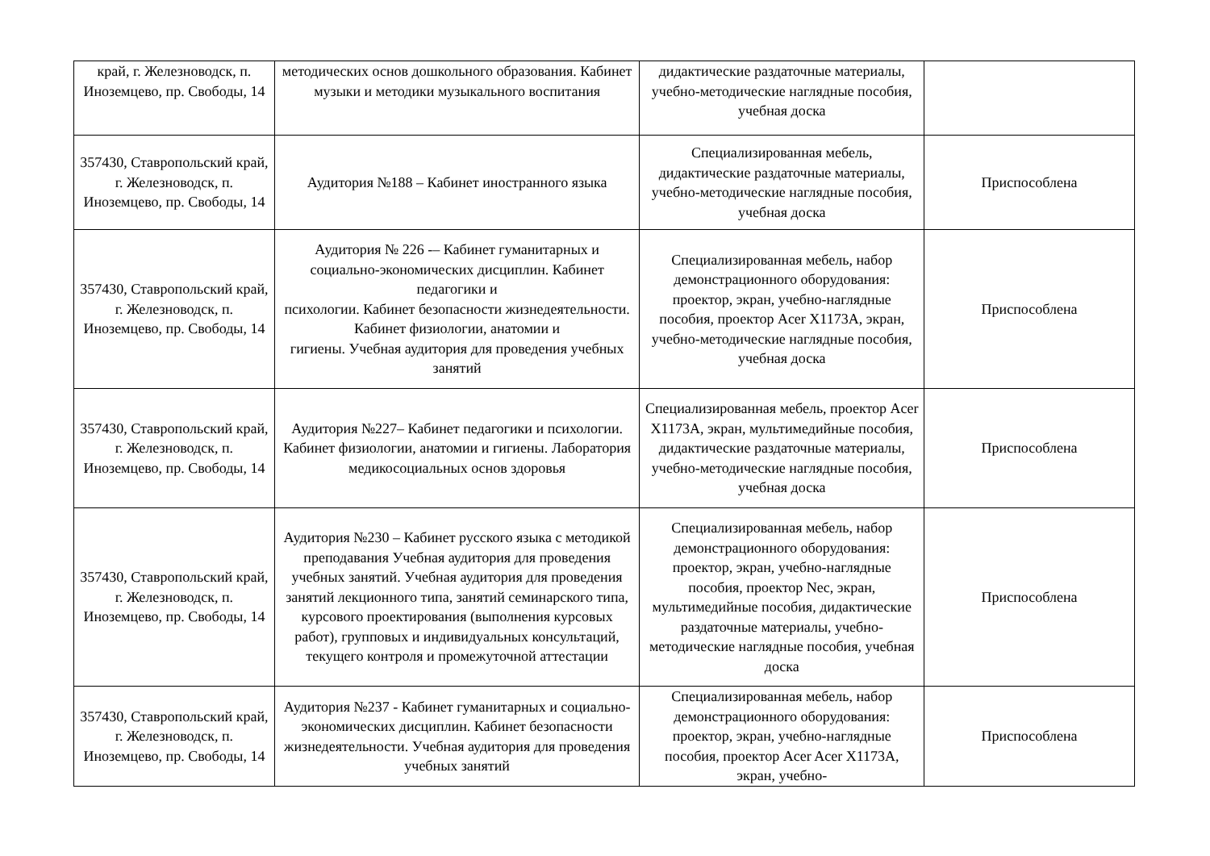| край, г. Железноводск, п. Иноземцево, пр. Свободы, 14 | методических основ дошкольного образования. Кабинет музыки и методики музыкального воспитания | дидактические раздаточные материалы, учебно-методические наглядные пособия, учебная доска | |
| 357430, Ставропольский край, г. Железноводск, п. Иноземцево, пр. Свободы, 14 | Аудитория №188 – Кабинет иностранного языка | Специализированная мебель, дидактические раздаточные материалы, учебно-методические наглядные пособия, учебная доска | Приспособлена |
| 357430, Ставропольский край, г. Железноводск, п. Иноземцево, пр. Свободы, 14 | Аудитория № 226 -– Кабинет гуманитарных и социально-экономических дисциплин. Кабинет педагогики и психологии. Кабинет безопасности жизнедеятельности. Кабинет физиологии, анатомии и гигиены. Учебная аудитория для проведения учебных занятий | Специализированная мебель, набор демонстрационного оборудования: проектор, экран, учебно-наглядные пособия, проектор Acer X1173A, экран, учебно-методические наглядные пособия, учебная доска | Приспособлена |
| 357430, Ставропольский край, г. Железноводск, п. Иноземцево, пр. Свободы, 14 | Аудитория №227– Кабинет педагогики и психологии. Кабинет физиологии, анатомии и гигиены. Лаборатория медикосоциальных основ здоровья | Специализированная мебель, проектор Acer X1173A, экран, мультимедийные пособия, дидактические раздаточные материалы, учебно-методические наглядные пособия, учебная доска | Приспособлена |
| 357430, Ставропольский край, г. Железноводск, п. Иноземцево, пр. Свободы, 14 | Аудитория №230 – Кабинет русского языка с методикой преподавания Учебная аудитория для проведения учебных занятий. Учебная аудитория для проведения занятий лекционного типа, занятий семинарского типа, курсового проектирования (выполнения курсовых работ), групповых и индивидуальных консультаций, текущего контроля и промежуточной аттестации | Специализированная мебель, набор демонстрационного оборудования: проектор, экран, учебно-наглядные пособия, проектор Nec, экран, мультимедийные пособия, дидактические раздаточные материалы, учебно-методические наглядные пособия, учебная доска | Приспособлена |
| 357430, Ставропольский край, г. Железноводск, п. Иноземцево, пр. Свободы, 14 | Аудитория №237 - Кабинет гуманитарных и социально-экономических дисциплин. Кабинет безопасности жизнедеятельности. Учебная аудитория для проведения учебных занятий | Специализированная мебель, набор демонстрационного оборудования: проектор, экран, учебно-наглядные пособия, проектор Acer Acer X1173A, экран, учебно- | Приспособлена |